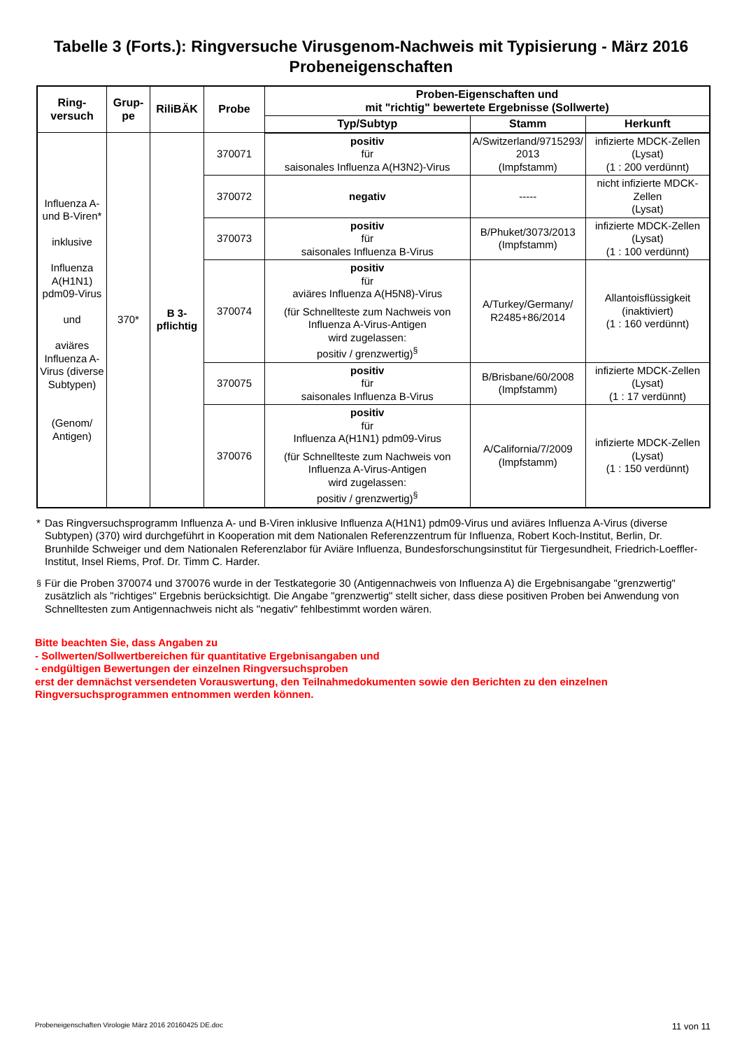Tabelle 3 (Forts.): Ringversuche Virusgenom-Nachweis mit Typisierung - März 2016
Probeneigenschaften
| Ring- versuch | Grup- pe | RiliBÄK | Probe | Proben-Eigenschaften und mit "richtig" bewertete Ergebnisse (Sollwerte) | | |
| --- | --- | --- | --- | --- | --- | --- |
| | | | | Typ/Subtyp | Stamm | Herkunft |
| Influenza A-und B-Viren* inklusive Influenza A(H1N1) pdm09-Virus und aviäres Influenza A-Virus (diverse Subtypen) (Genom/ Antigen) | 370* | B 3- pflichtig | 370071 | positiv für saisonales Influenza A(H3N2)-Virus | A/Switzerland/9715293/ 2013 (Impfstamm) | infizierte MDCK-Zellen (Lysat) (1 : 200 verdünnt) |
| | | | 370072 | negativ | ----- | nicht infizierte MDCK-Zellen (Lysat) |
| | | | 370073 | positiv für saisonales Influenza B-Virus | B/Phuket/3073/2013 (Impfstamm) | infizierte MDCK-Zellen (Lysat) (1 : 100 verdünnt) |
| | | | 370074 | positiv für aviäres Influenza A(H5N8)-Virus (für Schnellteste zum Nachweis von Influenza A-Virus-Antigen wird zugelassen: positiv / grenzwertig)<sup>§</sup> | A/Turkey/Germany/ R2485+86/2014 | Allantoisflüssigkeit (inaktiviert) (1 : 160 verdünnt) |
| | | | 370075 | positiv für saisonales Influenza B-Virus | B/Brisbane/60/2008 (Impfstamm) | infizierte MDCK-Zellen (Lysat) (1 : 17 verdünnt) |
| | | | 370076 | positiv für Influenza A(H1N1) pdm09-Virus (für Schnellteste zum Nachweis von Influenza A-Virus-Antigen wird zugelassen: positiv / grenzwertig)<sup>§</sup> | A/California/7/2009 (Impfstamm) | infizierte MDCK-Zellen (Lysat) (1 : 150 verdünnt) |
* Das Ringversuchsprogramm Influenza A- und B-Viren inklusive Influenza A(H1N1) pdm09-Virus und aviäres Influenza A-Virus (diverse Subtypen) (370) wird durchgeführt in Kooperation mit dem Nationalen Referenzzentrum für Influenza, Robert Koch-Institut, Berlin, Dr. Brunhilde Schweiger und dem Nationalen Referenzlabor für Aviäre Influenza, Bundesforschungsinstitut für Tiergesundheit, Friedrich-Loeffler-Institut, Insel Riems, Prof. Dr. Timm C. Harder.
<sup>§</sup> Für die Proben 370074 und 370076 wurde in der Testkategorie 30 (Antigennachweis von Influenza A) die Ergebnisangabe "grenzwertig" zusätzlich als "richtiges" Ergebnis berücksichtigt. Die Angabe "grenzwertig" stellt sicher, dass diese positiven Proben bei Anwendung von Schnelltesten zum Antigennachweis nicht als "negativ" fehlbestimmt worden wären.
Bitte beachten Sie, dass Angaben zu
- Sollwerten/Sollwertbereichen für quantitative Ergebnisangaben und
- endgültigen Bewertungen der einzelnen Ringversuchsproben
erst der demnächst versendeten Vorauswertung, den Teilnahmedokumenten sowie den Berichten zu den einzelnen Ringversuchsprogrammen entnommen werden können.
Probeneigenschaften Virologie März 2016 20160425 DE.doc 11 von 11